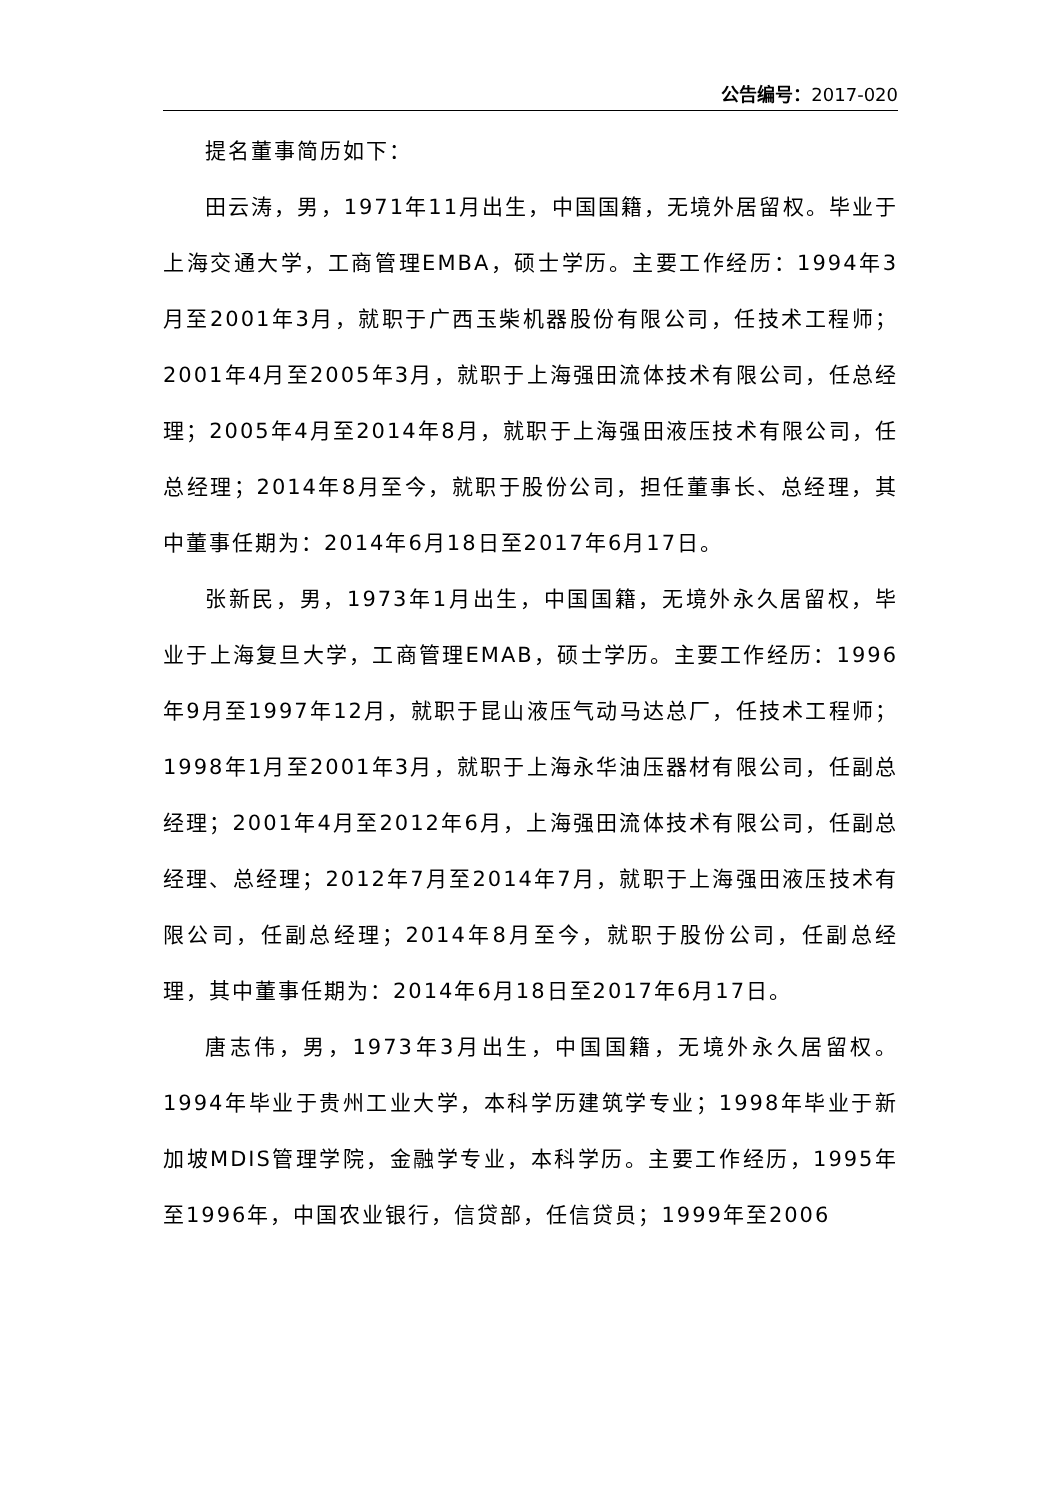公告编号：2017-020
提名董事简历如下：
田云涛，男，1971年11月出生，中国国籍，无境外居留权。毕业于上海交通大学，工商管理EMBA，硕士学历。主要工作经历：1994年3月至2001年3月，就职于广西玉柴机器股份有限公司，任技术工程师；2001年4月至2005年3月，就职于上海强田流体技术有限公司，任总经理；2005年4月至2014年8月，就职于上海强田液压技术有限公司，任总经理；2014年8月至今，就职于股份公司，担任董事长、总经理，其中董事任期为：2014年6月18日至2017年6月17日。
张新民，男，1973年1月出生，中国国籍，无境外永久居留权，毕业于上海复旦大学，工商管理EMAB，硕士学历。主要工作经历：1996年9月至1997年12月，就职于昆山液压气动马达总厂，任技术工程师；1998年1月至2001年3月，就职于上海永华油压器材有限公司，任副总经理；2001年4月至2012年6月，上海强田流体技术有限公司，任副总经理、总经理；2012年7月至2014年7月，就职于上海强田液压技术有限公司，任副总经理；2014年8月至今，就职于股份公司，任副总经理，其中董事任期为：2014年6月18日至2017年6月17日。
唐志伟，男，1973年3月出生，中国国籍，无境外永久居留权。1994年毕业于贵州工业大学，本科学历建筑学专业；1998年毕业于新加坡MDIS管理学院，金融学专业，本科学历。主要工作经历，1995年至1996年，中国农业银行，信贷部，任信贷员；1999年至2006